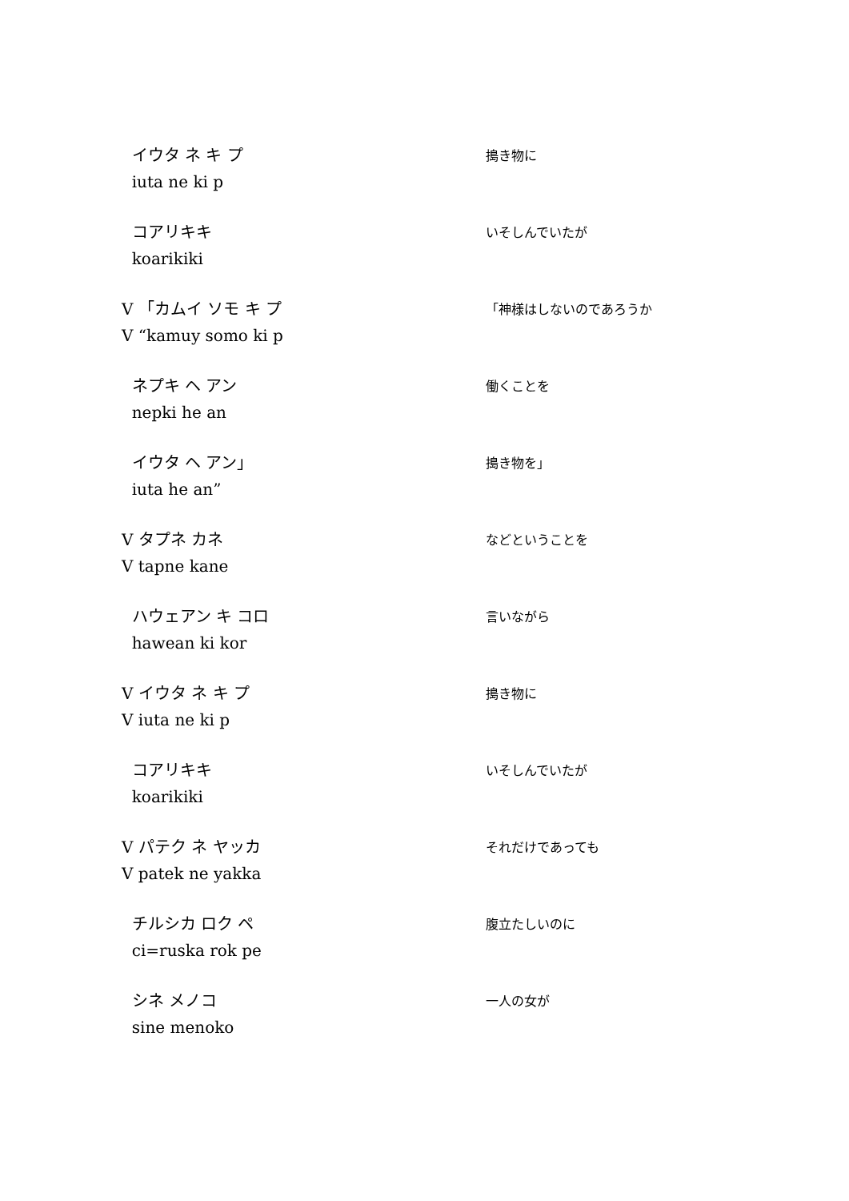イウタ ネ キ プ
iuta ne ki p
搗き物に
コアリキキ
koarikiki
いそしんでいたが
V 「カムイ ソモ キ プ
V “kamuy somo ki p
「神様はしないのであろうか
ネプキ ヘ アン
nepki he an
働くことを
イウタ ヘ アン」
iuta he an”
搗き物を」
V タプネ カネ
V tapne kane
などということを
ハウェアン キ コロ
hawean ki kor
言いながら
V イウタ ネ キ プ
V iuta ne ki p
搗き物に
コアリキキ
koarikiki
いそしんでいたが
V パテク ネ ヤッカ
V patek ne yakka
それだけであっても
チルシカ ロク ペ
ci=ruska rok pe
腹立たしいのに
シネ メノコ
sine menoko
一人の女が